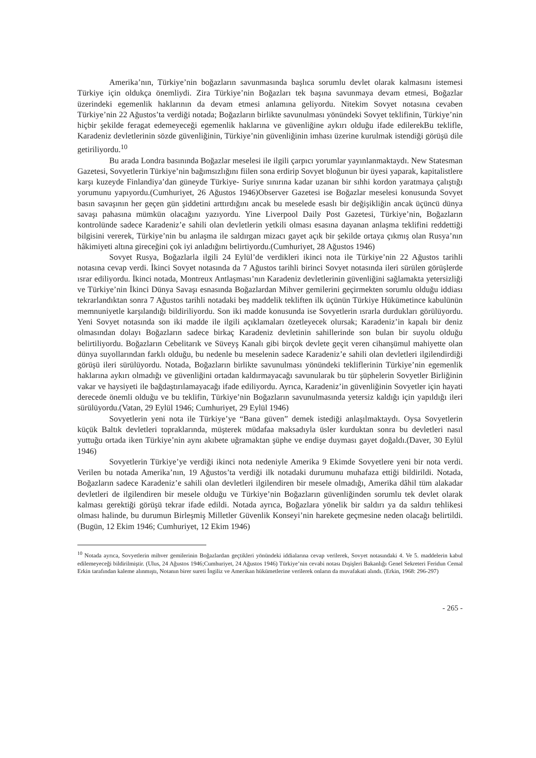Amerika’nın, Türkiye’nin boğazların savunmasında başlıca sorumlu devlet olarak kalmasını istemesi Türkiye için oldukça önemliydi. Zira Türkiye’nin Boğazları tek başına savunmaya devam etmesi, Boğazlar üzerindeki egemenlik haklarının da devam etmesi anlamına geliyordu. Nitekim Sovyet notasına cevaben Türkiye’nin 22 Ağustos’ta verdiği notada; Boğazların birlikte savunulması yönündeki Sovyet teklifinin, Türkiye’nin hiçbir şekilde feragat edemeyeceği egemenlik haklarına ve güvenliğine aykırı olduğu ifade edilerekBu teklifle, Karadeniz devletlerinin sözde güvenliğinin, Türkiye’nin güvenliğinin imhası üzerine kurulmak istendiği görüşü dile getiriliyordu.<sup>10</sup>
Bu arada Londra basınında Boğazlar meselesi ile ilgili çarpıcı yorumlar yayınlanmaktaydı. New Statesman Gazetesi, Sovyetlerin Türkiye’nin bağımsızlığını fiilen sona erdirip Sovyet bloğunun bir üyesi yaparak, kapitalistlere karşı kuzeyde Finlandiya’dan güneyde Türkiye- Suriye sınırına kadar uzanan bir sıhhi kordon yaratmaya çalıştığı yorumunu yapıyordu.(Cumhuriyet, 26 Ağustos 1946)Observer Gazetesi ise Boğazlar meselesi konusunda Sovyet basın savaşının her geçen gün şiddetini arttırdığını ancak bu meselede esaslı bir değişikliğin ancak üçüncü dünya savaşı pahasına mümkün olacağını yazıyordu. Yine Liverpool Daily Post Gazetesi, Türkiye’nin, Boğazların kontrolünde sadece Karadeniz’e sahili olan devletlerin yetkili olması esasına dayanan anlaşma teklifini reddettiği bilgisini vererek, Türkiye’nin bu anlaşma ile saldırgan mizacı gayet açık bir şekilde ortaya çıkmış olan Rusya’nın hâkimiyeti altına gireceğini çok iyi anladığını belirtiyordu.(Cumhuriyet, 28 Ağustos 1946)
Sovyet Rusya, Boğazlarla ilgili 24 Eylül’de verdikleri ikinci nota ile Türkiye’nin 22 Ağustos tarihli notasına cevap verdi. İkinci Sovyet notasında da 7 Ağustos tarihli birinci Sovyet notasında ileri sürülen görüşlerde ısrar ediliyordu. İkinci notada, Montreux Antlaşması’nın Karadeniz devletlerinin güvenliğini sağlamakta yetersizliği ve Türkiye’nin İkinci Dünya Savaşı esnasında Boğazlardan Mihver gemilerini geçirmekten sorumlu olduğu iddiası tekrarlandıktan sonra 7 Ağustos tarihli notadaki beş maddelik tekliften ilk üçünün Türkiye Hükümetince kabulünün memnuniyetle karşılandığı bildiriliyordu. Son iki madde konusunda ise Sovyetlerin ısrarla durdukları görülüyordu. Yeni Sovyet notasında son iki madde ile ilgili açıklamaları özetleyecek olursak; Karadeniz’in kapalı bir deniz olmasından dolayı Boğazların sadece birkaç Karadeniz devletinin sahillerinde son bulan bir suyolu olduğu belirtiliyordu. Boğazların Cebelitarık ve Süveyş Kanalı gibi birçok devlete geçit veren cihanşümul mahiyette olan dünya suyollarından farklı olduğu, bu nedenle bu meselenin sadece Karadeniz’e sahili olan devletleri ilgilendirdiği görüşü ileri sürülüyordu. Notada, Boğazların birlikte savunulması yönündeki tekliflerinin Türkiye’nin egemenlik haklarına aykırı olmadığı ve güvenliğini ortadan kaldırmayacağı savunularak bu tür şüphelerin Sovyetler Birliğinin vakar ve haysiyeti ile bağdaştırılamayacağı ifade ediliyordu. Ayrıca, Karadeniz’in güvenliğinin Sovyetler için hayati derecede önemli olduğu ve bu teklifin, Türkiye’nin Boğazların savunulmasında yetersiz kaldığı için yapıldığı ileri sürülüyordu.(Vatan, 29 Eylül 1946; Cumhuriyet, 29 Eylül 1946)
Sovyetlerin yeni nota ile Türkiye’ye “Bana güven” demek istediği anlaşılmaktaydı. Oysa Sovyetlerin küçük Baltık devletleri topraklarında, müşterek müdafaa maksadıyla üsler kurduktan sonra bu devletleri nasıl yuttuğu ortada iken Türkiye’nin aynı akıbete uğramaktan şüphe ve endişe duyması gayet doğaldı.(Daver, 30 Eylül 1946)
Sovyetlerin Türkiye’ye verdiği ikinci nota nedeniyle Amerika 9 Ekimde Sovyetlere yeni bir nota verdi. Verilen bu notada Amerika’nın, 19 Ağustos’ta verdiği ilk notadaki durumunu muhafaza ettiği bildirildi. Notada, Boğazların sadece Karadeniz’e sahili olan devletleri ilgilendiren bir mesele olmadığı, Amerika dâhil tüm alakadar devletleri de ilgilendiren bir mesele olduğu ve Türkiye’nin Boğazların güvenliğinden sorumlu tek devlet olarak kalması gerektiği görüşü tekrar ifade edildi. Notada ayrıca, Boğazlara yönelik bir saldırı ya da saldırı tehlikesi olması halinde, bu durumun Birleşmiş Milletler Güvenlik Konseyi’nin harekete geçmesine neden olacağı belirtildi.(Bugün, 12 Ekim 1946; Cumhuriyet, 12 Ekim 1946)
<sup>10</sup> Notada ayrıca, Sovyetlerin mihver gemilerinin Boğazlardan geçtikleri yönündeki iddialarına cevap verilerek, Sovyet notasındaki 4. Ve 5. maddelerin kabul edilemeyeceği bildirilmiştir. (Ulus, 24 Ağustos 1946;Cumhuriyet, 24 Ağustos 1946) Türkiye’nin cevabi notası Dışişleri Bakanlığı Genel Sekreteri Feridun Cemal Erkin tarafından kaleme alınmıştı, Notanın birer sureti İngiliz ve Amerikan hükümetlerine verilerek onların da muvafakati alındı. (Erkin, 1968: 296-297)
- 265 -